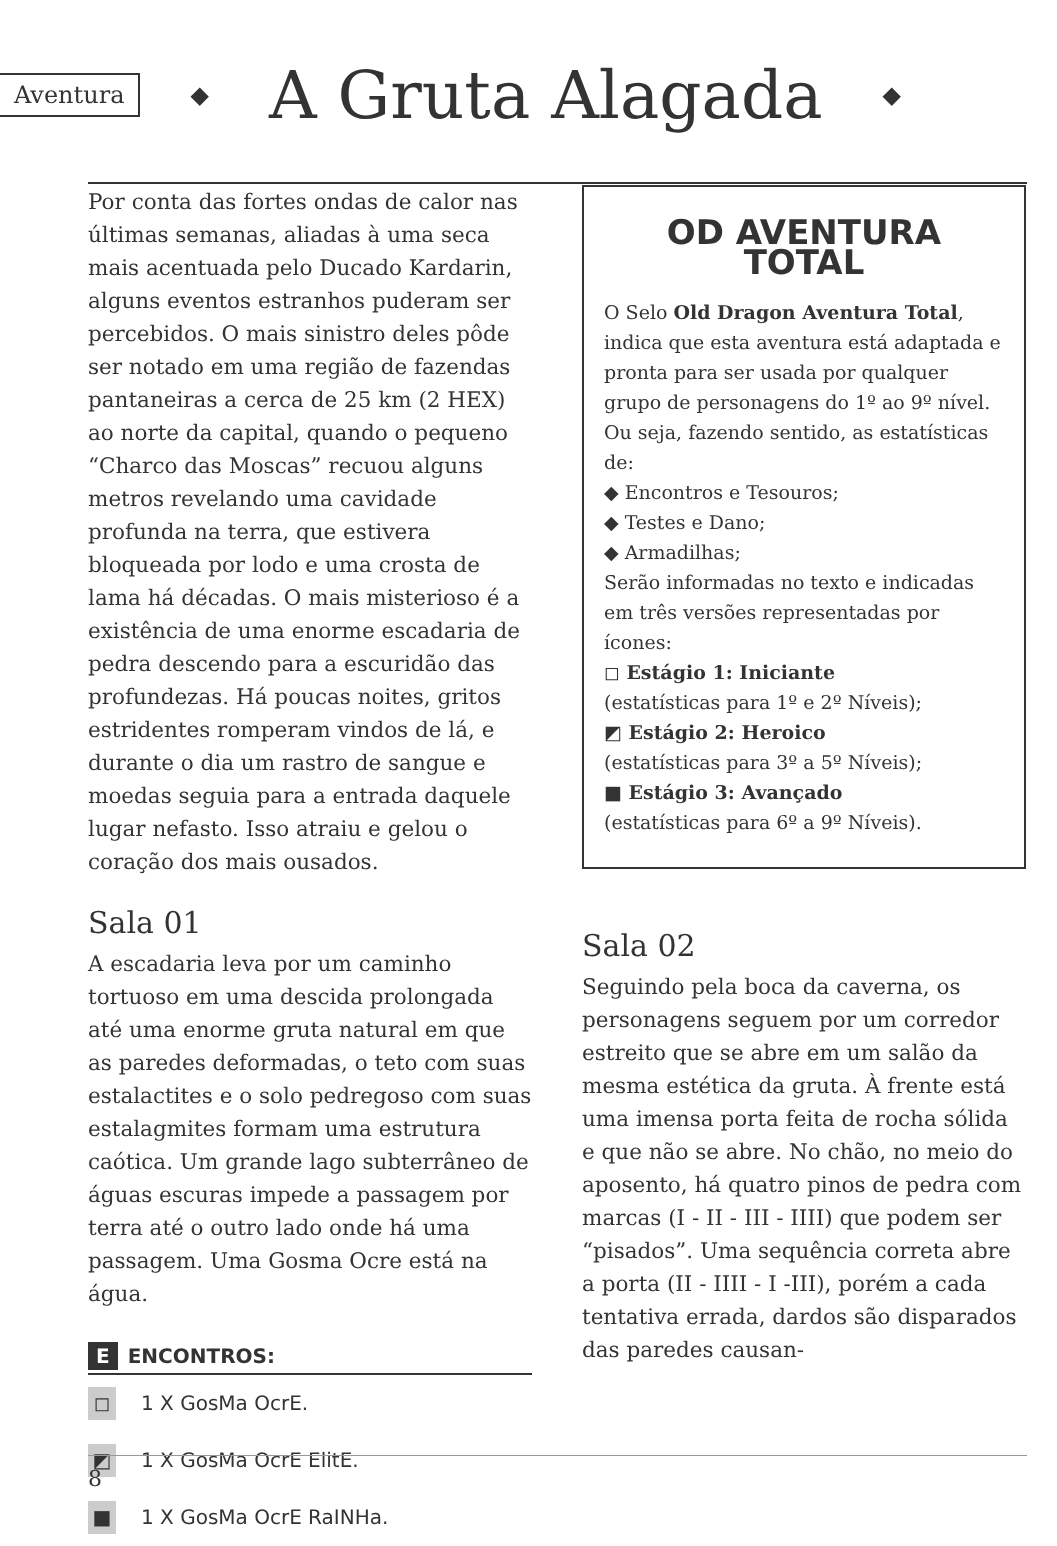Aventura ◆ A Gruta Alagada ◆
Por conta das fortes ondas de calor nas últimas semanas, aliadas à uma seca mais acentuada pelo Ducado Kardarin, alguns eventos estranhos puderam ser percebidos. O mais sinistro deles pôde ser notado em uma região de fazendas pantaneiras a cerca de 25 km (2 HEX) ao norte da capital, quando o pequeno “Charco das Moscas” recuou alguns metros revelando uma cavidade profunda na terra, que estivera bloqueada por lodo e uma crosta de lama há décadas. O mais misterioso é a existência de uma enorme escadaria de pedra descendo para a escuridão das profundezas. Há poucas noites, gritos estridentes romperam vindos de lá, e durante o dia um rastro de sangue e moedas seguia para a entrada daquele lugar nefasto. Isso atraiu e gelou o coração dos mais ousados.
Sala 01
A escadaria leva por um caminho tortuoso em uma descida prolongada até uma enorme gruta natural em que as paredes deformadas, o teto com suas estalactites e o solo pedregoso com suas estalagmites formam uma estrutura caótica. Um grande lago subterrâneo de águas escuras impede a passagem por terra até o outro lado onde há uma passagem. Uma Gosma Ocre está na água.
E ENCONTROS:
◻ 1 X GosMa OcrE.
◩ 1 X GosMa OcrE ElitE.
■ 1 X GosMa OcrE RaINHa.
OD AVENTURA
TOTAL
O Selo Old Dragon Aventura Total, indica que esta aventura está adaptada e pronta para ser usada por qualquer grupo de personagens do 1º ao 9º nível.
Ou seja, fazendo sentido, as estatísticas de:
◆ Encontros e Tesouros;
◆ Testes e Dano;
◆ Armadilhas;
Serão informadas no texto e indicadas em três versões representadas por ícones:
◻ Estágio 1: Iniciante
(estatísticas para 1º e 2º Níveis);
◩ Estágio 2: Heroico
(estatísticas para 3º a 5º Níveis);
■ Estágio 3: Avançado
(estatísticas para 6º a 9º Níveis).
Sala 02
Seguindo pela boca da caverna, os personagens seguem por um corredor estreito que se abre em um salão da mesma estética da gruta. À frente está uma imensa porta feita de rocha sólida e que não se abre. No chão, no meio do aposento, há quatro pinos de pedra com marcas (I - II - III - IIII) que podem ser “pisados”. Uma sequência correta abre a porta (II - IIII - I -III), porém a cada tentativa errada, dardos são disparados das paredes causan-
8